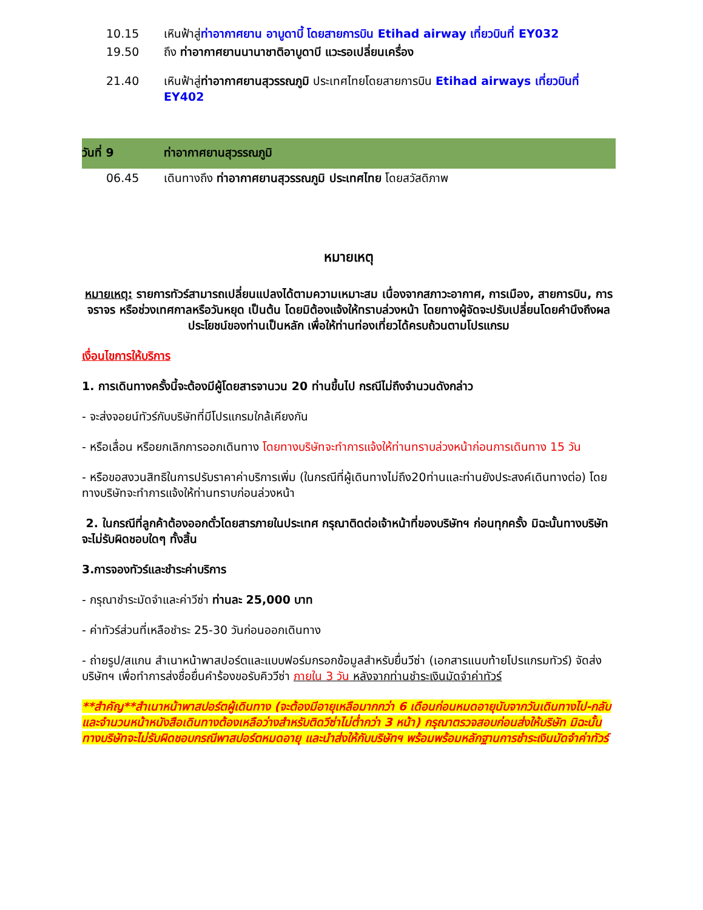| 10.15 | เหินฟ้าสู่ ท่าอากาศยาน อาบูดาบี้ โดยสายการบิน Etihad airway เที่ยวบินที่ EY032 |
| 19.50 | ถึง ท่าอากาศยานนานาชาติอาบูดาบี แวะรอเปลี่ยนเครื่อง |
| 21.40 | เหินฟ้าสู่ ท่าอากาศยานสุวรรณภูมิ ประเทศไทยโดยสายการบิน Etihad airways เที่ยวบินที่ EY402 |
| วันที่ 9 | ท่าอากาศยานสุวรรณภูมิ |
| 06.45 | เดินทางถึง ท่าอากาศยานสุวรรณภูมิ ประเทศไทย โดยสวัสดิภาพ |
หมายเหตุ
หมายเหตุ: รายการทัวร์สามารถเปลี่ยนแปลงได้ตามความเหมาะสม เนื่องจากสภาวะอากาศ, การเมือง, สายการบิน, การจราจร หรือช่วงเทศกาลหรือวันหยุด เป็นต้น โดยมิต้องแจ้งให้ทราบล่วงหน้า โดยทางผู้จัดจะปรับเปลี่ยนโดยคำนึงถึงผลประโยชน์ของท่านเป็นหลัก เพื่อให้ท่านท่องเที่ยวได้ครบถ้วนตามโปรแกรม
เงื่อนไขการให้บริการ
1. การเดินทางครั้งนี้จะต้องมีผู้โดยสารจานวน 20 ท่านขึ้นไป กรณีไม่ถึงจำนวนดังกล่าว
- จะส่งจอยน์ทัวร์กับบริษัทที่มีโปรแกรมใกล้เคียงกัน
- หรือเลื่อน หรือยกเลิกการออกเดินทาง โดยทางบริษัทจะทำการแจ้งให้ท่านทราบล่วงหน้าก่อนการเดินทาง 15 วัน
- หรือขอสงวนสิทธิในการปรับราคาค่าบริการเพิ่ม (ในกรณีที่ผู้เดินทางไม่ถึง20ท่านและท่านยังประสงค์เดินทางต่อ) โดยทางบริษัทจะทำการแจ้งให้ท่านทราบก่อนล่วงหน้า
2. ในกรณีที่ลูกค้าต้องออกตั๋วโดยสารภายในประเทศ กรุณาติดต่อเจ้าหน้าที่ของบริษัทฯ ก่อนทุกครั้ง มิฉะนั้นทางบริษัทจะไม่รับผิดชอบใดๆ ทั้งสิ้น
3.การจองทัวร์และชำระค่าบริการ
- กรุณาชำระมัดจำและค่าวีซ่า ท่านละ 25,000 บาท
- ค่าทัวร์ส่วนที่เหลือชำระ 25-30 วันก่อนออกเดินทาง
- ถ่ายรูป/สแกน สำเนาหน้าพาสปอร์ตและแบบฟอร์มกรอกข้อมูลสำหรับยื่นวีซ่า (เอกสารแนบท้ายโปรแกรมทัวร์) จัดส่งบริษัทฯ เพื่อทำการส่งชื่อยื่นคำร้องขอรับคิววีซ่า ภายใน 3 วัน หลังจากท่านชำระเงินมัดจำค่าทัวร์
**สำคัญ**สำเนาหน้าพาสปอร์ตผู้เดินทาง (จะต้องมีอายุเหลือมากกว่า 6 เดือนก่อนหมดอายุนับจากวันเดินทางไป-กลับ และจำนวนหน้าหนังสือเดินทางต้องเหลือว่างสำหรับติดวีซ่าไม่ต่ำกว่า 3 หน้า) กรุณาตรวจสอบก่อนส่งให้บริษัท มิฉะนั้นทางบริษัทจะไม่รับผิดชอบกรณีพาสปอร์ตหมดอายุ และนำส่งให้กับบริษัทฯ พร้อมพร้อมหลักฐานการชำระเงินมัดจำค่าทัวร์